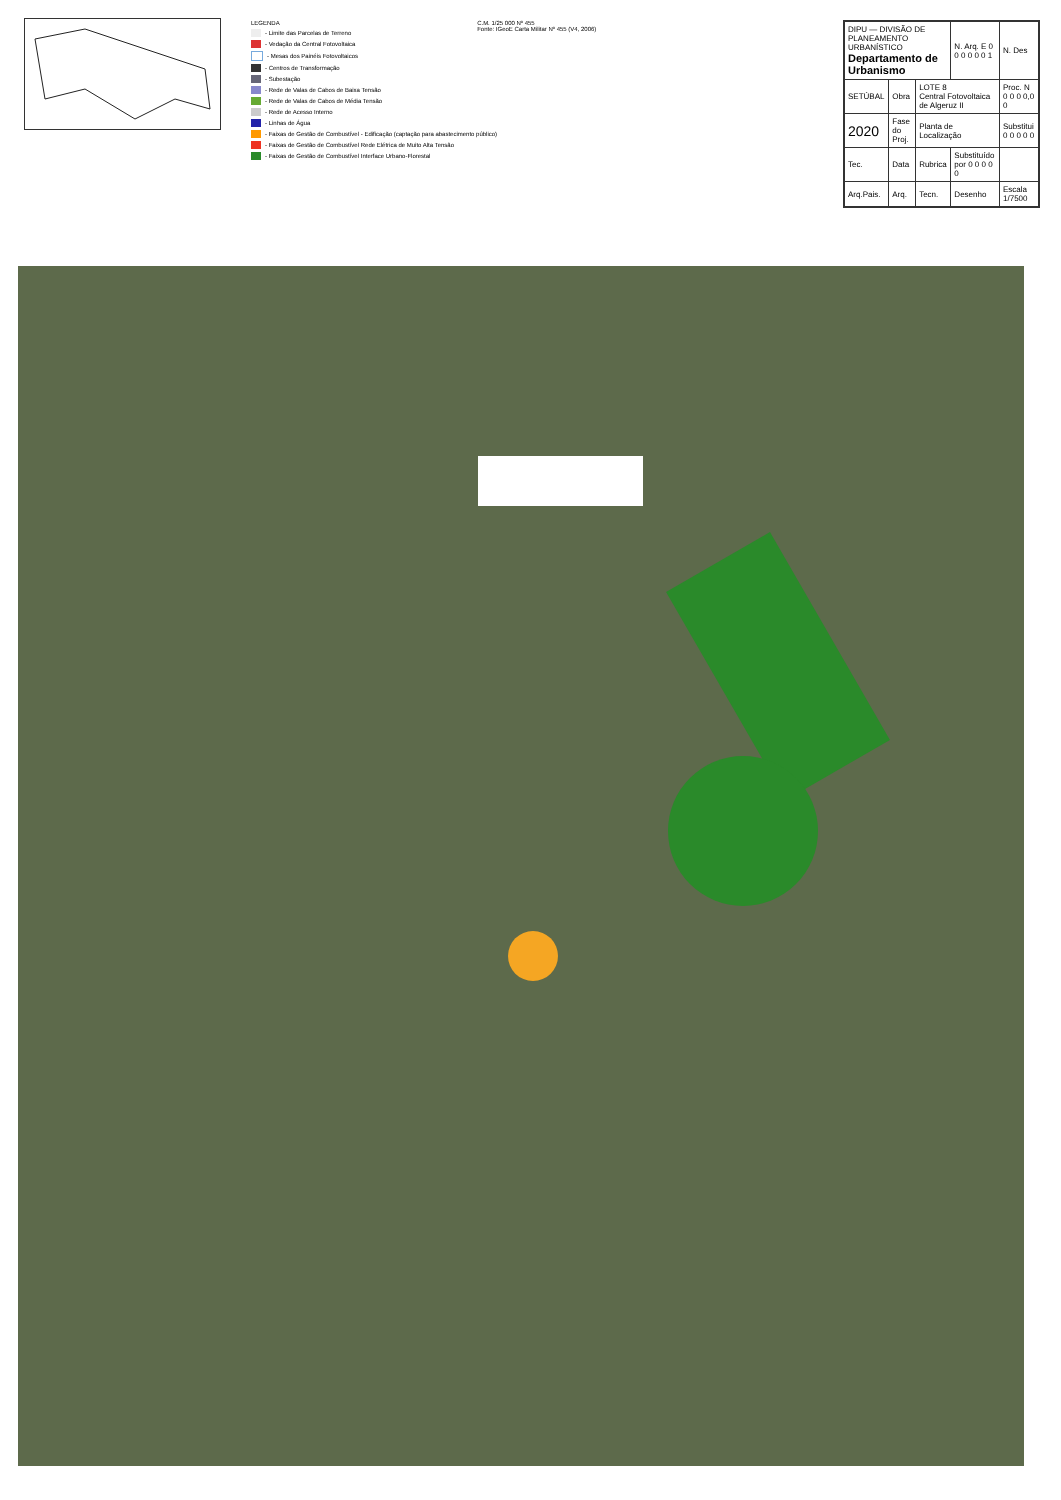LEGENDA
- Limite das Parcelas de Terreno
- Vedação da Central Fotovoltaica
- Mesas dos Painéis Fotovoltaicos
- Centros de Transformação
- Subestação
- Rede de Valas de Cabos de Baixa Tensão
- Rede de Valas de Cabos de Média Tensão
- Rede de Acesso Interno
- Linhas de Água
- Faixas de Gestão de Combustível - Edificação (captação para abastecimento público)
- Faixas de Gestão de Combustível Rede Elétrica de Muito Alta Tensão
- Faixas de Gestão de Combustível Interface Urbano-Florestal
C.M. 1/25 000 Nº 455
Fonte: IGeoE Carta Militar Nº 455 (V4, 2006)
| DIPU — DIVISÃO DE PLANEAMENTO URBANÍSTICO Departamento de Urbanismo | | | N. Arq. E 0 0 0 0 0 0 1 | N. Des |
| SETÚBAL | Obra | LOTE 8 Central Fotovoltaica de Algeruz II | | Proc. N 0 0 0 0,0 0 |
| 2020 | Fase do Proj. | Planta de Localização | | Substitui 0 0 0 0 0 |
| Tec. | Data | Rubrica | Substituído por 0 0 0 0 0 | |
| Arq.Pais. | Arq. | Tecn. | Desenho | Escala 1/7500 |